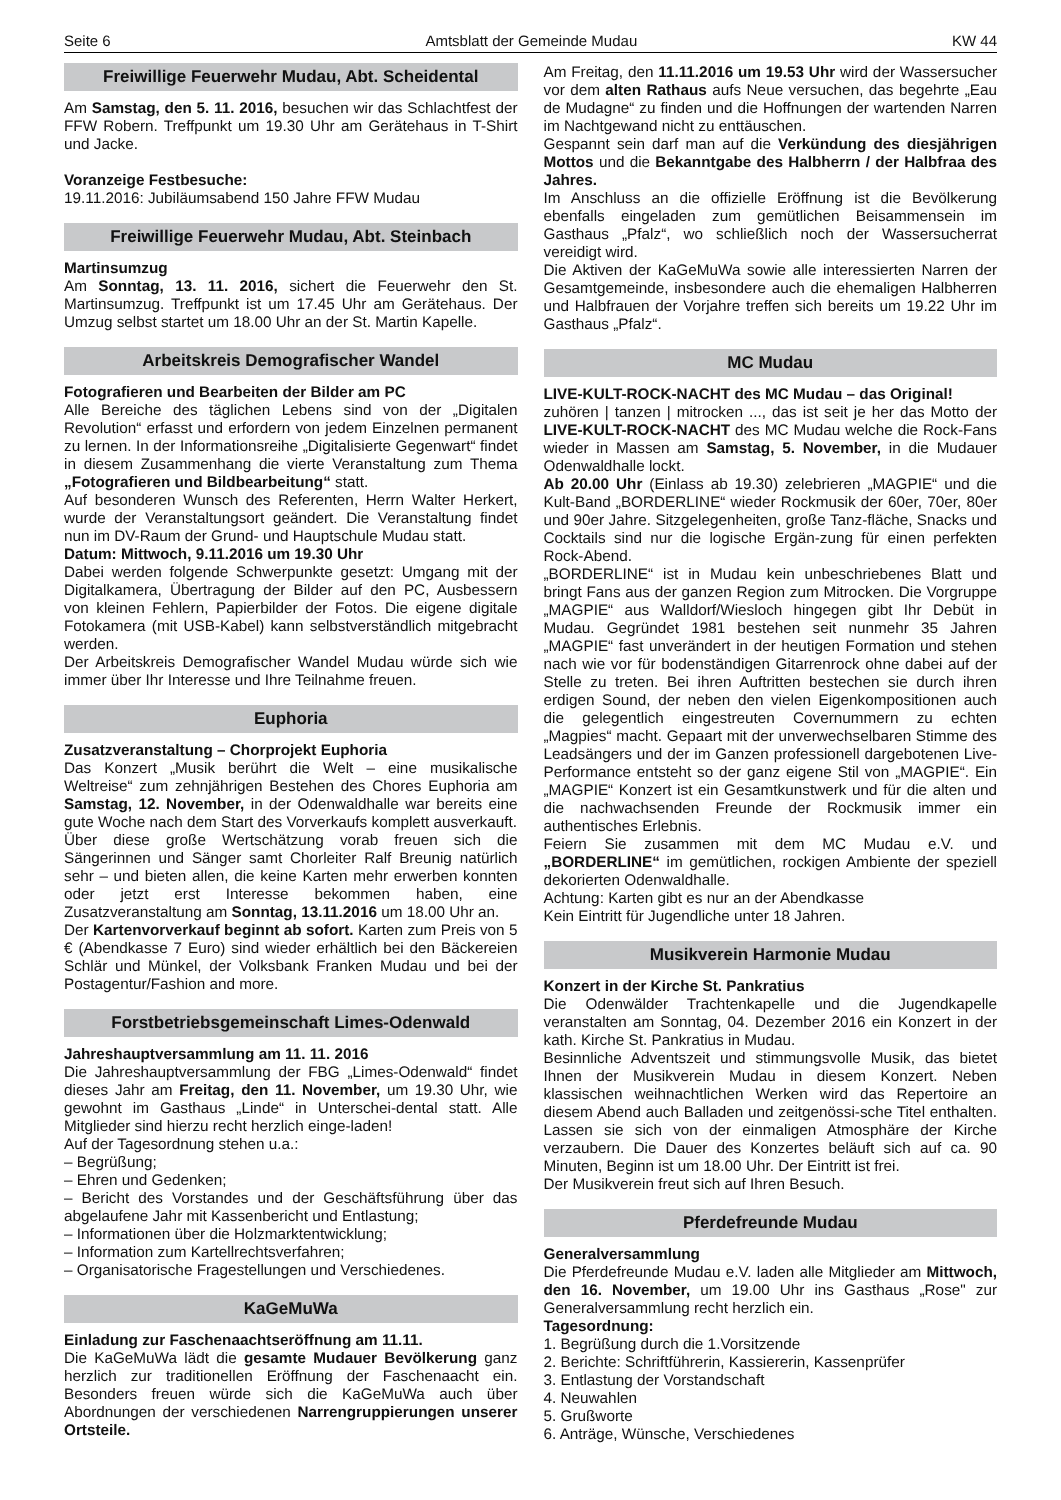Seite 6 Amtsblatt der Gemeinde Mudau KW 44
Freiwillige Feuerwehr Mudau, Abt. Scheidental
Am Samstag, den 5. 11. 2016, besuchen wir das Schlachtfest der FFW Robern. Treffpunkt um 19.30 Uhr am Gerätehaus in T-Shirt und Jacke.
Voranzeige Festbesuche:
19.11.2016: Jubiläumsabend 150 Jahre FFW Mudau
Freiwillige Feuerwehr Mudau, Abt. Steinbach
Martinsumzug
Am Sonntag, 13. 11. 2016, sichert die Feuerwehr den St. Martinsumzug. Treffpunkt ist um 17.45 Uhr am Gerätehaus. Der Umzug selbst startet um 18.00 Uhr an der St. Martin Kapelle.
Arbeitskreis Demografischer Wandel
Fotografieren und Bearbeiten der Bilder am PC
Alle Bereiche des täglichen Lebens sind von der „Digitalen Revolution“ erfasst und erfordern von jedem Einzelnen permanent zu lernen. In der Informationsreihe „Digitalisierte Gegenwart“ findet in diesem Zusammenhang die vierte Veranstaltung zum Thema „Fotografieren und Bildbearbeitung“ statt.
Auf besonderen Wunsch des Referenten, Herrn Walter Herkert, wurde der Veranstaltungsort geändert. Die Veranstaltung findet nun im DV-Raum der Grund- und Hauptschule Mudau statt.
Datum: Mittwoch, 9.11.2016 um 19.30 Uhr
Dabei werden folgende Schwerpunkte gesetzt: Umgang mit der Digitalkamera, Übertragung der Bilder auf den PC, Ausbessern von kleinen Fehlern, Papierbilder der Fotos. Die eigene digitale Fotokamera (mit USB-Kabel) kann selbstverständlich mitgebracht werden.
Der Arbeitskreis Demografischer Wandel Mudau würde sich wie immer über Ihr Interesse und Ihre Teilnahme freuen.
Euphoria
Zusatzveranstaltung – Chorprojekt Euphoria
Das Konzert „Musik berührt die Welt – eine musikalische Weltreise“ zum zehnjährigen Bestehen des Chores Euphoria am Samstag, 12. November, in der Odenwaldhalle war bereits eine gute Woche nach dem Start des Vorverkaufs komplett ausverkauft.
Über diese große Wertschätzung vorab freuen sich die Sängerinnen und Sänger samt Chorleiter Ralf Breunig natürlich sehr – und bieten allen, die keine Karten mehr erwerben konnten oder jetzt erst Interesse bekommen haben, eine Zusatzveranstaltung am Sonntag, 13.11.2016 um 18.00 Uhr an.
Der Kartenvorverkauf beginnt ab sofort. Karten zum Preis von 5 € (Abendkasse 7 Euro) sind wieder erhältlich bei den Bäckereien Schlär und Münkel, der Volksbank Franken Mudau und bei der Postagentur/Fashion and more.
Forstbetriebsgemeinschaft Limes-Odenwald
Jahreshauptversammlung am 11. 11. 2016
Die Jahreshauptversammlung der FBG „Limes-Odenwald“ findet dieses Jahr am Freitag, den 11. November, um 19.30 Uhr, wie gewohnt im Gasthaus „Linde“ in Unterschei-dental statt. Alle Mitglieder sind hierzu recht herzlich einge-laden!
Auf der Tagesordnung stehen u.a.:
– Begrüßung;
– Ehren und Gedenken;
– Bericht des Vorstandes und der Geschäftsführung über das abgelaufene Jahr mit Kassenbericht und Entlastung;
– Informationen über die Holzmarktentwicklung;
– Information zum Kartellrechtsverfahren;
– Organisatorische Fragestellungen und Verschiedenes.
KaGeMuWa
Einladung zur Faschenaachtseröffnung am 11.11.
Die KaGeMuWa lädt die gesamte Mudauer Bevölkerung ganz herzlich zur traditionellen Eröffnung der Faschenaacht ein. Besonders freuen würde sich die KaGeMuWa auch über Abordnungen der verschiedenen Narrengruppierungen unserer Ortsteile.
Am Freitag, den 11.11.2016 um 19.53 Uhr wird der Wassersucher vor dem alten Rathaus aufs Neue versuchen, das begehrte „Eau de Mudagne“ zu finden und die Hoffnungen der wartenden Narren im Nachtgewand nicht zu enttäuschen.
Gespannt sein darf man auf die Verkündung des diesjährigen Mottos und die Bekanntgabe des Halbherrn / der Halbfraa des Jahres.
Im Anschluss an die offizielle Eröffnung ist die Bevölkerung ebenfalls eingeladen zum gemütlichen Beisammensein im Gasthaus „Pfalz“, wo schließlich noch der Wassersucherrat vereidigt wird.
Die Aktiven der KaGeMuWa sowie alle interessierten Narren der Gesamtgemeinde, insbesondere auch die ehemaligen Halbherren und Halbfrauen der Vorjahre treffen sich bereits um 19.22 Uhr im Gasthaus „Pfalz“.
MC Mudau
LIVE-KULT-ROCK-NACHT des MC Mudau – das Original!
zuhören | tanzen | mitrocken ..., das ist seit je her das Motto der LIVE-KULT-ROCK-NACHT des MC Mudau welche die Rock-Fans wieder in Massen am Samstag, 5. November, in die Mudauer Odenwaldhalle lockt.
Ab 20.00 Uhr (Einlass ab 19.30) zelebrieren „MAGPIE“ und die Kult-Band „BORDERLINE“ wieder Rockmusik der 60er, 70er, 80er und 90er Jahre. Sitzgelegenheiten, große Tanz-fläche, Snacks und Cocktails sind nur die logische Ergän-zung für einen perfekten Rock-Abend.
„BORDERLINE“ ist in Mudau kein unbeschriebenes Blatt und bringt Fans aus der ganzen Region zum Mitrocken. Die Vorgruppe „MAGPIE“ aus Walldorf/Wiesloch hingegen gibt Ihr Debüt in Mudau. Gegründet 1981 bestehen seit nunmehr 35 Jahren „MAGPIE“ fast unverändert in der heutigen Formation und stehen nach wie vor für bodenständigen Gitarrenrock ohne dabei auf der Stelle zu treten. Bei ihren Auftritten bestechen sie durch ihren erdigen Sound, der neben den vielen Eigenkompositionen auch die gelegentlich eingestreuten Covernummern zu echten „Magpies“ macht. Gepaart mit der unverwechselbaren Stimme des Leadsängers und der im Ganzen professionell dargebotenen Live-Performance entsteht so der ganz eigene Stil von „MAGPIE“. Ein „MAGPIE“ Konzert ist ein Gesamtkunstwerk und für die alten und die nachwachsenden Freunde der Rockmusik immer ein authentisches Erlebnis.
Feiern Sie zusammen mit dem MC Mudau e.V. und „BORDERLINE“ im gemütlichen, rockigen Ambiente der speziell dekorierten Odenwaldhalle.
Achtung: Karten gibt es nur an der Abendkasse
Kein Eintritt für Jugendliche unter 18 Jahren.
Musikverein Harmonie Mudau
Konzert in der Kirche St. Pankratius
Die Odenwälder Trachtenkapelle und die Jugendkapelle veranstalten am Sonntag, 04. Dezember 2016 ein Konzert in der kath. Kirche St. Pankratius in Mudau.
Besinnliche Adventszeit und stimmungsvolle Musik, das bietet Ihnen der Musikverein Mudau in diesem Konzert. Neben klassischen weihnachtlichen Werken wird das Repertoire an diesem Abend auch Balladen und zeitgenössi-sche Titel enthalten. Lassen sie sich von der einmaligen Atmosphäre der Kirche verzaubern. Die Dauer des Konzertes beläuft sich auf ca. 90 Minuten, Beginn ist um 18.00 Uhr. Der Eintritt ist frei.
Der Musikverein freut sich auf Ihren Besuch.
Pferdefreunde Mudau
Generalversammlung
Die Pferdefreunde Mudau e.V. laden alle Mitglieder am Mittwoch, den 16. November, um 19.00 Uhr ins Gasthaus „Rose" zur Generalversammlung recht herzlich ein.
Tagesordnung:
1. Begrüßung durch die 1.Vorsitzende
2. Berichte: Schriftführerin, Kassiererin, Kassenprüfer
3. Entlastung der Vorstandschaft
4. Neuwahlen
5. Grußworte
6. Anträge, Wünsche, Verschiedenes